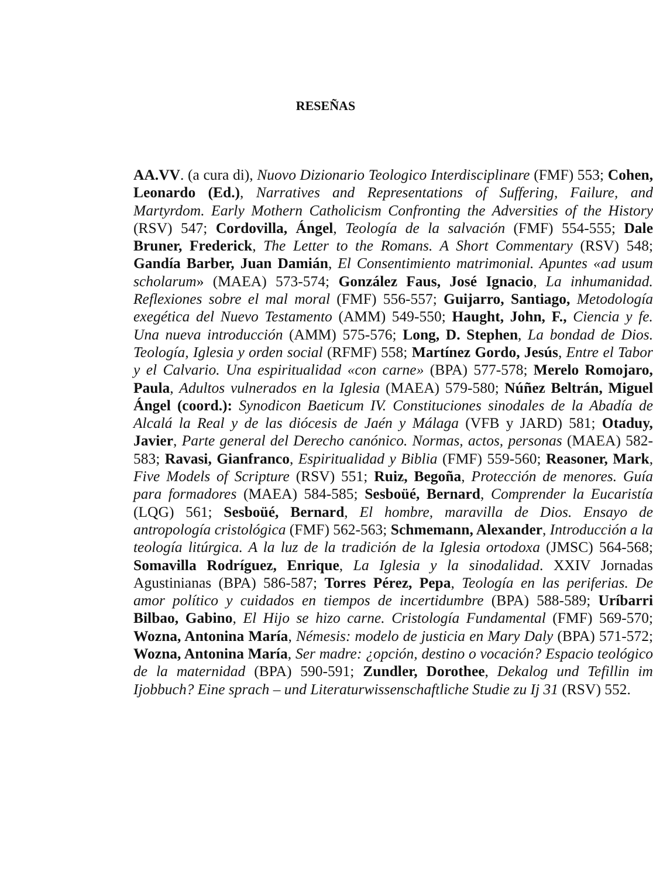RESEÑAS
AA.VV. (a cura di), Nuovo Dizionario Teologico Interdisciplinare (FMF) 553; Cohen, Leonardo (Ed.), Narratives and Representations of Suffering, Failure, and Martyrdom. Early Mothern Catholicism Confronting the Adversities of the History (RSV) 547; Cordovilla, Ángel, Teología de la salvación (FMF) 554-555; Dale Bruner, Frederick, The Letter to the Romans. A Short Commentary (RSV) 548; Gandía Barber, Juan Damián, El Consentimiento matrimonial. Apuntes «ad usum scholarum» (MAEA) 573-574; González Faus, José Ignacio, La inhumanidad. Reflexiones sobre el mal moral (FMF) 556-557; Guijarro, Santiago, Metodología exegética del Nuevo Testamento (AMM) 549-550; Haught, John, F., Ciencia y fe. Una nueva introducción (AMM) 575-576; Long, D. Stephen, La bondad de Dios. Teología, Iglesia y orden social (RFMF) 558; Martínez Gordo, Jesús, Entre el Tabor y el Calvario. Una espiritualidad «con carne» (BPA) 577-578; Merelo Romojaro, Paula, Adultos vulnerados en la Iglesia (MAEA) 579-580; Núñez Beltrán, Miguel Ángel (coord.): Synodicon Baeticum IV. Constituciones sinodales de la Abadía de Alcalá la Real y de las diócesis de Jaén y Málaga (VFB y JARD) 581; Otaduy, Javier, Parte general del Derecho canónico. Normas, actos, personas (MAEA) 582-583; Ravasi, Gianfranco, Espiritualidad y Biblia (FMF) 559-560; Reasoner, Mark, Five Models of Scripture (RSV) 551; Ruiz, Begoña, Protección de menores. Guía para formadores (MAEA) 584-585; Sesboüé, Bernard, Comprender la Eucaristía (LQG) 561; Sesboüé, Bernard, El hombre, maravilla de Dios. Ensayo de antropología cristológica (FMF) 562-563; Schmemann, Alexander, Introducción a la teología litúrgica. A la luz de la tradición de la Iglesia ortodoxa (JMSC) 564-568; Somavilla Rodríguez, Enrique, La Iglesia y la sinodalidad. XXIV Jornadas Agustinianas (BPA) 586-587; Torres Pérez, Pepa, Teología en las periferias. De amor político y cuidados en tiempos de incertidumbre (BPA) 588-589; Uríbarri Bilbao, Gabino, El Hijo se hizo carne. Cristología Fundamental (FMF) 569-570; Wozna, Antonina María, Némesis: modelo de justicia en Mary Daly (BPA) 571-572; Wozna, Antonina María, Ser madre: ¿opción, destino o vocación? Espacio teológico de la maternidad (BPA) 590-591; Zundler, Dorothee, Dekalog und Tefillin im Ijobbuch? Eine sprach – und Literaturwissenschaftliche Studie zu Ij 31 (RSV) 552.